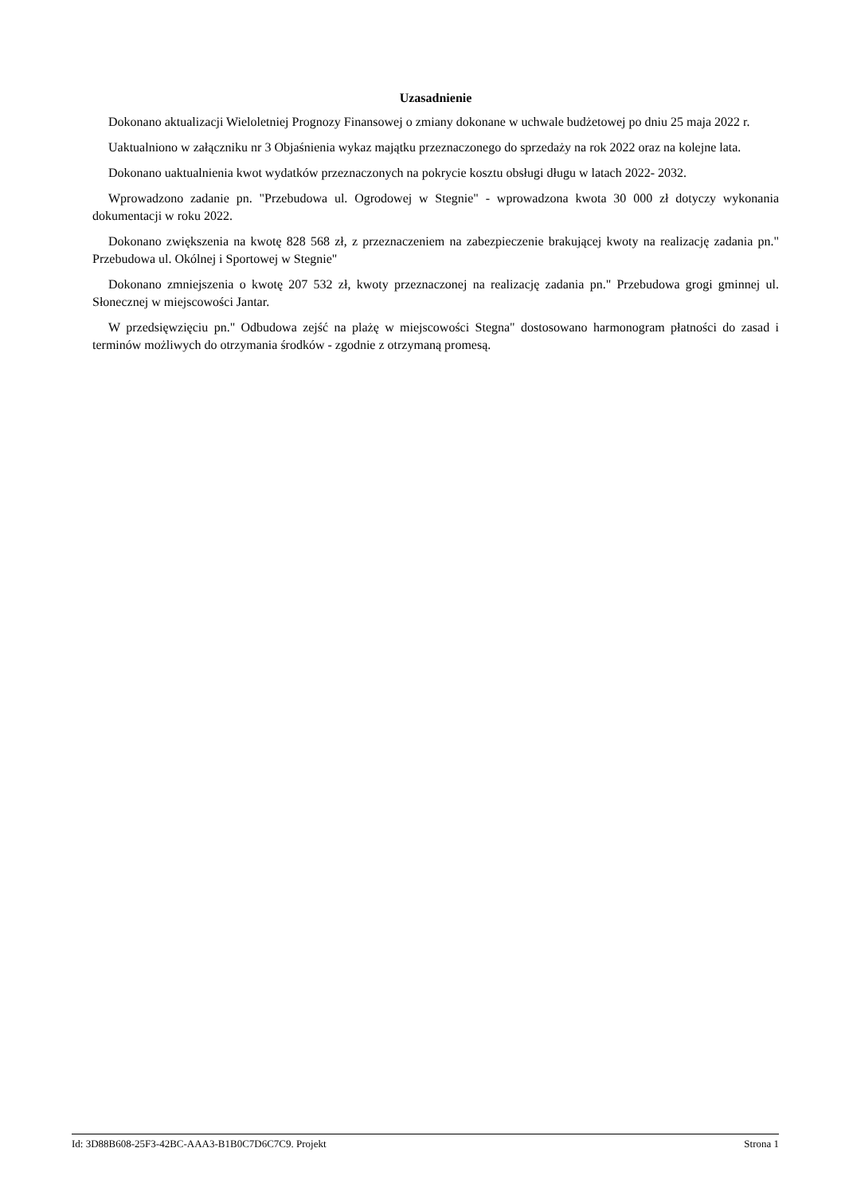Uzasadnienie
Dokonano aktualizacji Wieloletniej Prognozy Finansowej o zmiany dokonane w uchwale budżetowej po dniu 25 maja 2022 r.
Uaktualniono w załączniku nr 3 Objaśnienia wykaz majątku przeznaczonego do sprzedaży na rok 2022 oraz na kolejne lata.
Dokonano uaktualnienia kwot wydatków przeznaczonych na pokrycie kosztu obsługi długu w latach 2022- 2032.
Wprowadzono zadanie pn. "Przebudowa ul. Ogrodowej w Stegnie" - wprowadzona kwota 30 000 zł dotyczy wykonania dokumentacji w roku 2022.
Dokonano zwiększenia na kwotę 828 568 zł, z przeznaczeniem na zabezpieczenie brakującej kwoty na realizację zadania pn." Przebudowa ul. Okólnej i Sportowej w Stegnie"
Dokonano zmniejszenia o kwotę 207 532 zł, kwoty przeznaczonej na realizację zadania pn." Przebudowa grogi gminnej ul. Słonecznej w miejscowości Jantar.
W przedsięwzięciu pn." Odbudowa zejść na plażę w miejscowości Stegna" dostosowano harmonogram płatności do zasad i terminów możliwych do otrzymania środków - zgodnie z otrzymaną promesą.
Id: 3D88B608-25F3-42BC-AAA3-B1B0C7D6C7C9. Projekt Strona 1